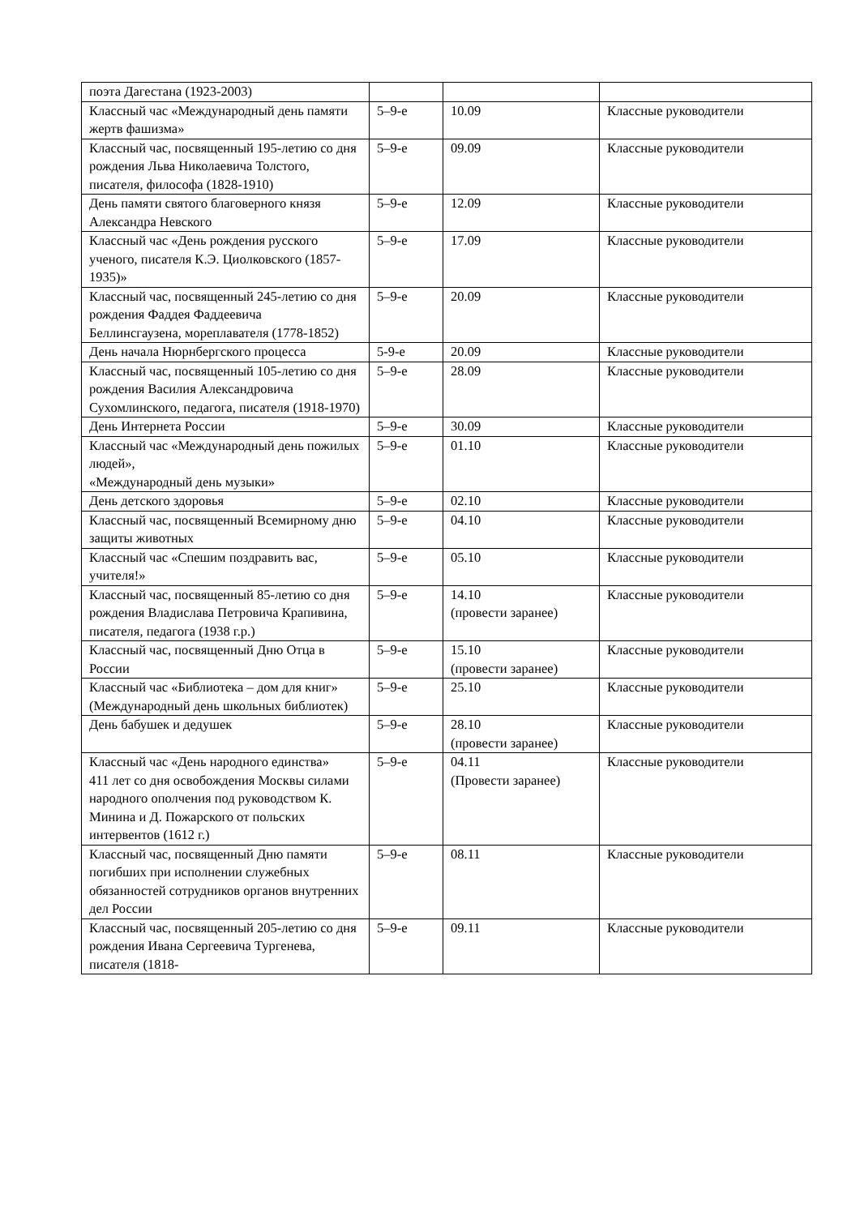| поэта Дагестана (1923-2003) | | | |
| Классный час «Международный день памяти жертв фашизма» | 5–9-е | 10.09 | Классные руководители |
| Классный час, посвященный 195-летию со дня рождения Льва Николаевича Толстого, писателя, философа (1828-1910) | 5–9-е | 09.09 | Классные руководители |
| День памяти святого благоверного князя Александра Невского | 5–9-е | 12.09 | Классные руководители |
| Классный час «День рождения русского ученого, писателя К.Э. Циолковского (1857-1935)» | 5–9-е | 17.09 | Классные руководители |
| Классный час, посвященный 245-летию со дня рождения Фаддея Фаддеевича Беллинсгаузена, мореплавателя (1778-1852) | 5–9-е | 20.09 | Классные руководители |
| День начала Нюрнбергского процесса | 5-9-е | 20.09 | Классные руководители |
| Классный час, посвященный 105-летию со дня рождения Василия Александровича Сухомлинского, педагога, писателя (1918-1970) | 5–9-е | 28.09 | Классные руководители |
| День Интернета России | 5–9-е | 30.09 | Классные руководители |
| Классный час «Международный день пожилых людей», «Международный день музыки» | 5–9-е | 01.10 | Классные руководители |
| День детского здоровья | 5–9-е | 02.10 | Классные руководители |
| Классный час, посвященный Всемирному дню защиты животных | 5–9-е | 04.10 | Классные руководители |
| Классный час «Спешим поздравить вас, учителя!» | 5–9-е | 05.10 | Классные руководители |
| Классный час, посвященный 85-летию со дня рождения Владислава Петровича Крапивина, писателя, педагога (1938 г.р.) | 5–9-е | 14.10 (провести заранее) | Классные руководители |
| Классный час, посвященный Дню Отца в России | 5–9-е | 15.10 (провести заранее) | Классные руководители |
| Классный час «Библиотека – дом для книг» (Международный день школьных библиотек) | 5–9-е | 25.10 | Классные руководители |
| День бабушек и дедушек | 5–9-е | 28.10 (провести заранее) | Классные руководители |
| Классный час «День народного единства» 411 лет со дня освобождения Москвы силами народного ополчения под руководством К. Минина и Д. Пожарского от польских интервентов (1612 г.) | 5–9-е | 04.11 (Провести заранее) | Классные руководители |
| Классный час, посвященный Дню памяти погибших при исполнении служебных обязанностей сотрудников органов внутренних дел России | 5–9-е | 08.11 | Классные руководители |
| Классный час, посвященный 205-летию со дня рождения Ивана Сергеевича Тургенева, писателя (1818- | 5–9-е | 09.11 | Классные руководители |